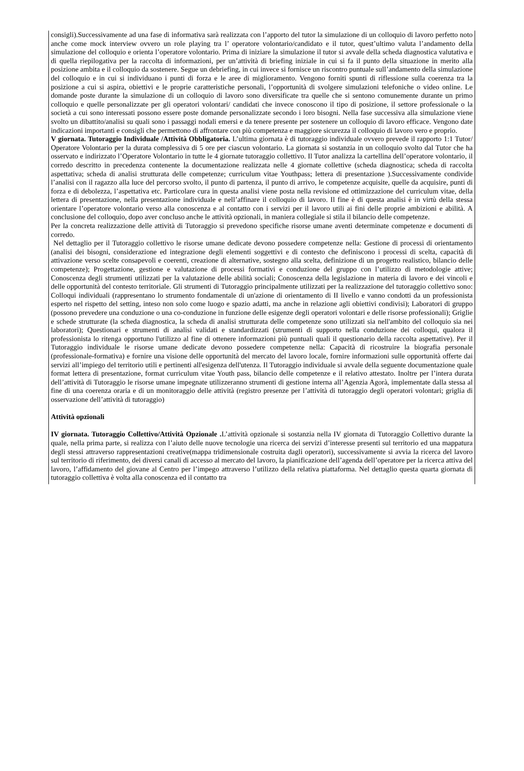consigli).Successivamente ad una fase di informativa sarà realizzata con l’apporto del tutor la simulazione di un colloquio di lavoro perfetto noto anche come mock interview ovvero un role playing tra l’ operatore volontario/candidato e il tutor, quest’ultimo valuta l’andamento della simulazione del colloquio e orienta l’operatore volontario. Prima di iniziare la simulazione il tutor si avvale della scheda diagnostica valutativa e di quella riepilogativa per la raccolta di informazioni, per un’attività di briefing iniziale in cui si fa il punto della situazione in merito alla posizione ambita e il colloquio da sostenere. Segue un debriefing, in cui invece si fornisce un riscontro puntuale sull’andamento della simulazione del colloquio e in cui si individuano i punti di forza e le aree di miglioramento. Vengono forniti spunti di riflessione sulla coerenza tra la posizione a cui si aspira, obiettivi e le proprie caratteristiche personali, l’opportunità di svolgere simulazioni telefoniche o video online. Le domande poste durante la simulazione di un colloquio di lavoro sono diversificate tra quelle che si sentono comunemente durante un primo colloquio e quelle personalizzate per gli operatori volontari/ candidati che invece conoscono il tipo di posizione, il settore professionale o la società a cui sono interessati possono essere poste domande personalizzate secondo i loro bisogni. Nella fase successiva alla simulazione viene svolto un dibattito/analisi su quali sono i passaggi nodali emersi e da tenere presente per sostenere un colloquio di lavoro efficace. Vengono date indicazioni importanti e consigli che permettono di affrontare con più competenza e maggiore sicurezza il colloquio di lavoro vero e proprio.
V giornata. Tutoraggio Individuale /Attività Obbligatoria. L’ultima giornata è di tutoraggio individuale ovvero prevede il rapporto 1:1 Tutor/ Operatore Volontario per la durata complessiva di 5 ore per ciascun volontario. La giornata si sostanzia in un colloquio svolto dal Tutor che ha osservato e indirizzato l’Operatore Volontario in tutte le 4 giornate tutoraggio collettivo. Il Tutor analizza la cartellina dell’operatore volontario, il corredo descritto in precedenza contenente la documentazione realizzata nelle 4 giornate collettive (scheda diagnostica; scheda di raccolta aspettativa; scheda di analisi strutturata delle competenze; curriculum vitae Youthpass; lettera di presentazione ).Successivamente condivide l’analisi con il ragazzo alla luce del percorso svolto, il punto di partenza, il punto di arrivo, le competenze acquisite, quelle da acquisire, punti di forza e di debolezza, l’aspettativa etc. Particolare cura in questa analisi viene posta nella revisione ed ottimizzazione del curriculum vitae, della lettera di presentazione, nella presentazione individuale e nell’affinare il colloquio di lavoro. Il fine è di questa analisi è in virtù della stessa orientare l’operatore volontario verso alla conoscenza e al contatto con i servizi per il lavoro utili ai fini delle proprie ambizioni e abilità. A conclusione del colloquio, dopo aver concluso anche le attività opzionali, in maniera collegiale si stila il bilancio delle competenze.
Per la concreta realizzazione delle attività di Tutoraggio si prevedono specifiche risorse umane aventi determinate competenze e documenti di corredo.
Nel dettaglio per il Tutoraggio collettivo le risorse umane dedicate devono possedere competenze nella: Gestione di processi di orientamento (analisi dei bisogni, considerazione ed integrazione degli elementi soggettivi e di contesto che definiscono i processi di scelta, capacità di attivazione verso scelte consapevoli e coerenti, creazione di alternative, sostegno alla scelta, definizione di un progetto realistico, bilancio delle competenze); Progettazione, gestione e valutazione di processi formativi e conduzione del gruppo con l’utilizzo di metodologie attive; Conoscenza degli strumenti utilizzati per la valutazione delle abilità sociali; Conoscenza della legislazione in materia di lavoro e dei vincoli e delle opportunità del contesto territoriale. Gli strumenti di Tutoraggio principalmente utilizzati per la realizzazione del tutoraggio collettivo sono: Colloqui individuali (rappresentano lo strumento fondamentale di un'azione di orientamento di II livello e vanno condotti da un professionista esperto nel rispetto del setting, inteso non solo come luogo e spazio adatti, ma anche in relazione agli obiettivi condivisi); Laboratori di gruppo (possono prevedere una conduzione o una co-conduzione in funzione delle esigenze degli operatori volontari e delle risorse professionali); Griglie e schede strutturate (la scheda diagnostica, la scheda di analisi strutturata delle competenze sono utilizzati sia nell'ambito del colloquio sia nei laboratori); Questionari e strumenti di analisi validati e standardizzati (strumenti di supporto nella conduzione dei colloqui, qualora il professionista lo ritenga opportuno l'utilizzo al fine di ottenere informazioni più puntuali quali il questionario della raccolta aspettative). Per il Tutoraggio individuale le risorse umane dedicate devono possedere competenze nella: Capacità di ricostruire la biografia personale (professionale-formativa) e fornire una visione delle opportunità del mercato del lavoro locale, fornire informazioni sulle opportunità offerte dai servizi all’impiego del territorio utili e pertinenti all'esigenza dell'utenza. Il Tutoraggio individuale si avvale della seguente documentazione quale format lettera di presentazione, format curriculum vitae Youth pass, bilancio delle competenze e il relativo attestato. Inoltre per l’intera durata dell’attività di Tutoraggio le risorse umane impegnate utilizzeranno strumenti di gestione interna all’Agenzia Agorà, implementate dalla stessa al fine di una coerenza oraria e di un monitoraggio delle attività (registro presenze per l’attività di tutoraggio degli operatori volontari; griglia di osservazione dell’attività di tutoraggio)
Attività opzionali
IV giornata. Tutoraggio Collettivo/Attività Opzionale . L’attività opzionale si sostanzia nella IV giornata di Tutoraggio Collettivo durante la quale, nella prima parte, si realizza con l’aiuto delle nuove tecnologie una ricerca dei servizi d’interesse presenti sul territorio ed una mappatura degli stessi attraverso rappresentazioni creative(mappa tridimensionale costruita dagli operatori), successivamente si avvia la ricerca del lavoro sul territorio di riferimento, dei diversi canali di accesso al mercato del lavoro, la pianificazione dell’agenda dell’operatore per la ricerca attiva del lavoro, l’affidamento del giovane al Centro per l’impego attraverso l’utilizzo della relativa piattaforma. Nel dettaglio questa quarta giornata di tutoraggio collettiva è volta alla conoscenza ed il contatto tra